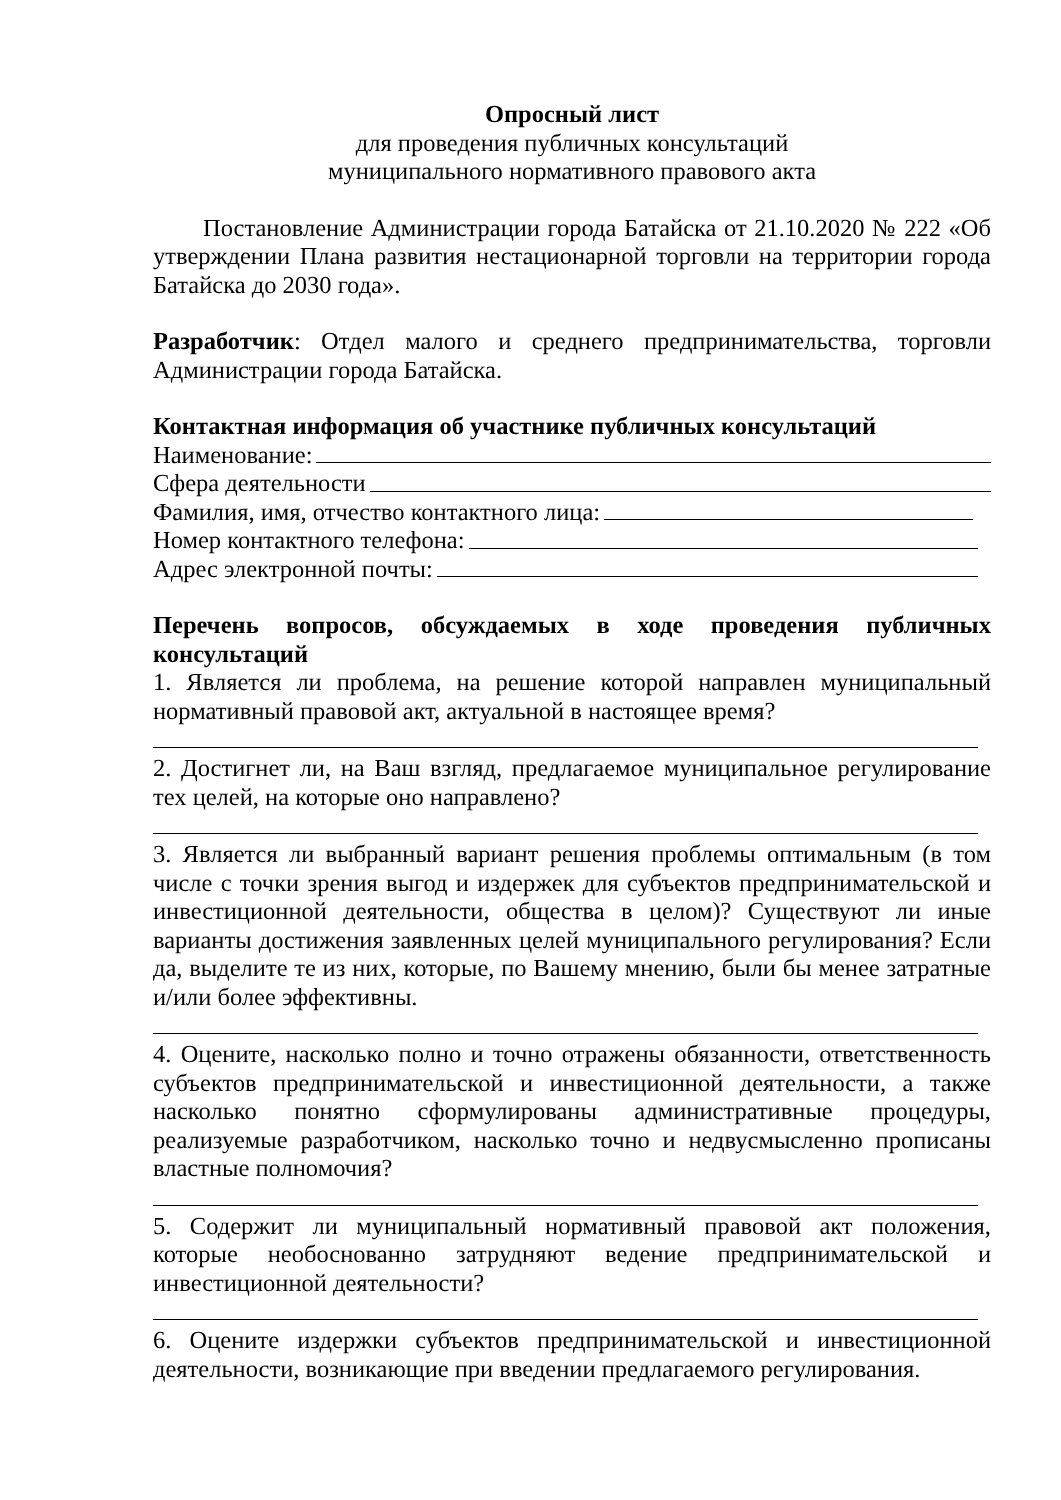Опросный лист
для проведения публичных консультаций
муниципального нормативного правового акта
Постановление Администрации города Батайска от 21.10.2020 № 222 «Об утверждении Плана развития нестационарной торговли на территории города Батайска до 2030 года».
Разработчик: Отдел малого и среднего предпринимательства, торговли Администрации города Батайска.
Контактная информация об участнике публичных консультаций
Наименование:
Сфера деятельности
Фамилия, имя, отчество контактного лица:
Номер контактного телефона:
Адрес электронной почты:
Перечень вопросов, обсуждаемых в ходе проведения публичных консультаций
1. Является ли проблема, на решение которой направлен муниципальный нормативный правовой акт, актуальной в настоящее время?
2. Достигнет ли, на Ваш взгляд, предлагаемое муниципальное регулирование тех целей, на которые оно направлено?
3. Является ли выбранный вариант решения проблемы оптимальным (в том числе с точки зрения выгод и издержек для субъектов предпринимательской и инвестиционной деятельности, общества в целом)? Существуют ли иные варианты достижения заявленных целей муниципального регулирования? Если да, выделите те из них, которые, по Вашему мнению, были бы менее затратные и/или более эффективны.
4. Оцените, насколько полно и точно отражены обязанности, ответственность субъектов предпринимательской и инвестиционной деятельности, а также насколько понятно сформулированы административные процедуры, реализуемые разработчиком, насколько точно и недвусмысленно прописаны властные полномочия?
5. Содержит ли муниципальный нормативный правовой акт положения, которые необоснованно затрудняют ведение предпринимательской и инвестиционной деятельности?
6. Оцените издержки субъектов предпринимательской и инвестиционной деятельности, возникающие при введении предлагаемого регулирования.